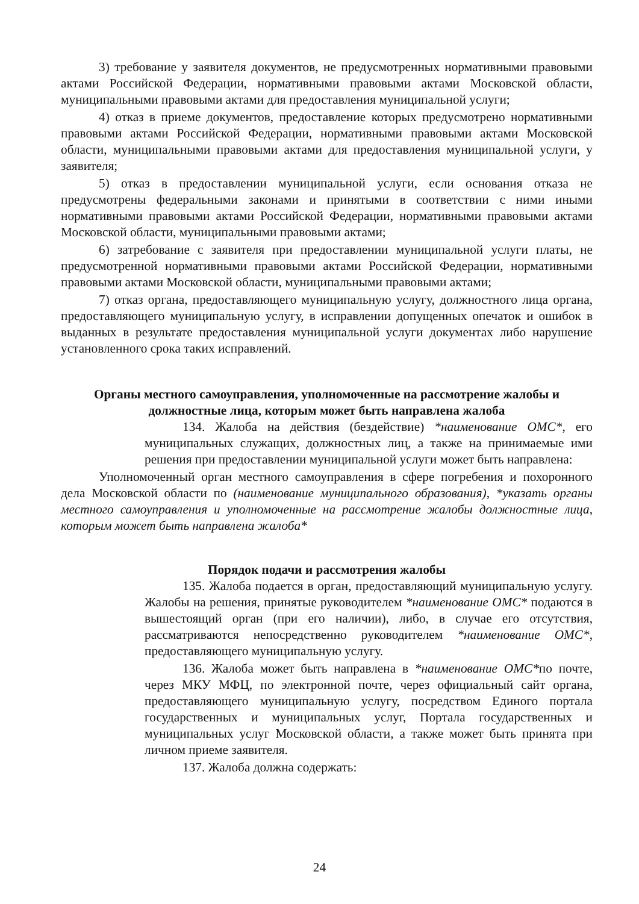3) требование у заявителя документов, не предусмотренных нормативными правовыми актами Российской Федерации, нормативными правовыми актами Московской области, муниципальными правовыми актами для предоставления муниципальной услуги;
4) отказ в приеме документов, предоставление которых предусмотрено нормативными правовыми актами Российской Федерации, нормативными правовыми актами Московской области, муниципальными правовыми актами для предоставления муниципальной услуги, у заявителя;
5) отказ в предоставлении муниципальной услуги, если основания отказа не предусмотрены федеральными законами и принятыми в соответствии с ними иными нормативными правовыми актами Российской Федерации, нормативными правовыми актами Московской области, муниципальными правовыми актами;
6) затребование с заявителя при предоставлении муниципальной услуги платы, не предусмотренной нормативными правовыми актами Российской Федерации, нормативными правовыми актами Московской области, муниципальными правовыми актами;
7) отказ органа, предоставляющего муниципальную услугу, должностного лица органа, предоставляющего муниципальную услугу, в исправлении допущенных опечаток и ошибок в выданных в результате предоставления муниципальной услуги документах либо нарушение установленного срока таких исправлений.
Органы местного самоуправления, уполномоченные на рассмотрение жалобы и должностные лица, которым может быть направлена жалоба
134. Жалоба на действия (бездействие) *наименование ОМС*, его муниципальных служащих, должностных лиц, а также на принимаемые ими решения при предоставлении муниципальной услуги может быть направлена:
Уполномоченный орган местного самоуправления в сфере погребения и похоронного дела Московской области по (наименование муниципального образования), *указать органы местного самоуправления и уполномоченные на рассмотрение жалобы должностные лица, которым может быть направлена жалоба*
Порядок подачи и рассмотрения жалобы
135. Жалоба подается в орган, предоставляющий муниципальную услугу. Жалобы на решения, принятые руководителем *наименование ОМС* подаются в вышестоящий орган (при его наличии), либо, в случае его отсутствия, рассматриваются непосредственно руководителем *наименование ОМС*, предоставляющего муниципальную услугу.
136. Жалоба может быть направлена в *наименование ОМС*по почте, через МКУ МФЦ, по электронной почте, через официальный сайт органа, предоставляющего муниципальную услугу, посредством Единого портала государственных и муниципальных услуг, Портала государственных и муниципальных услуг Московской области, а также может быть принята при личном приеме заявителя.
137. Жалоба должна содержать:
24